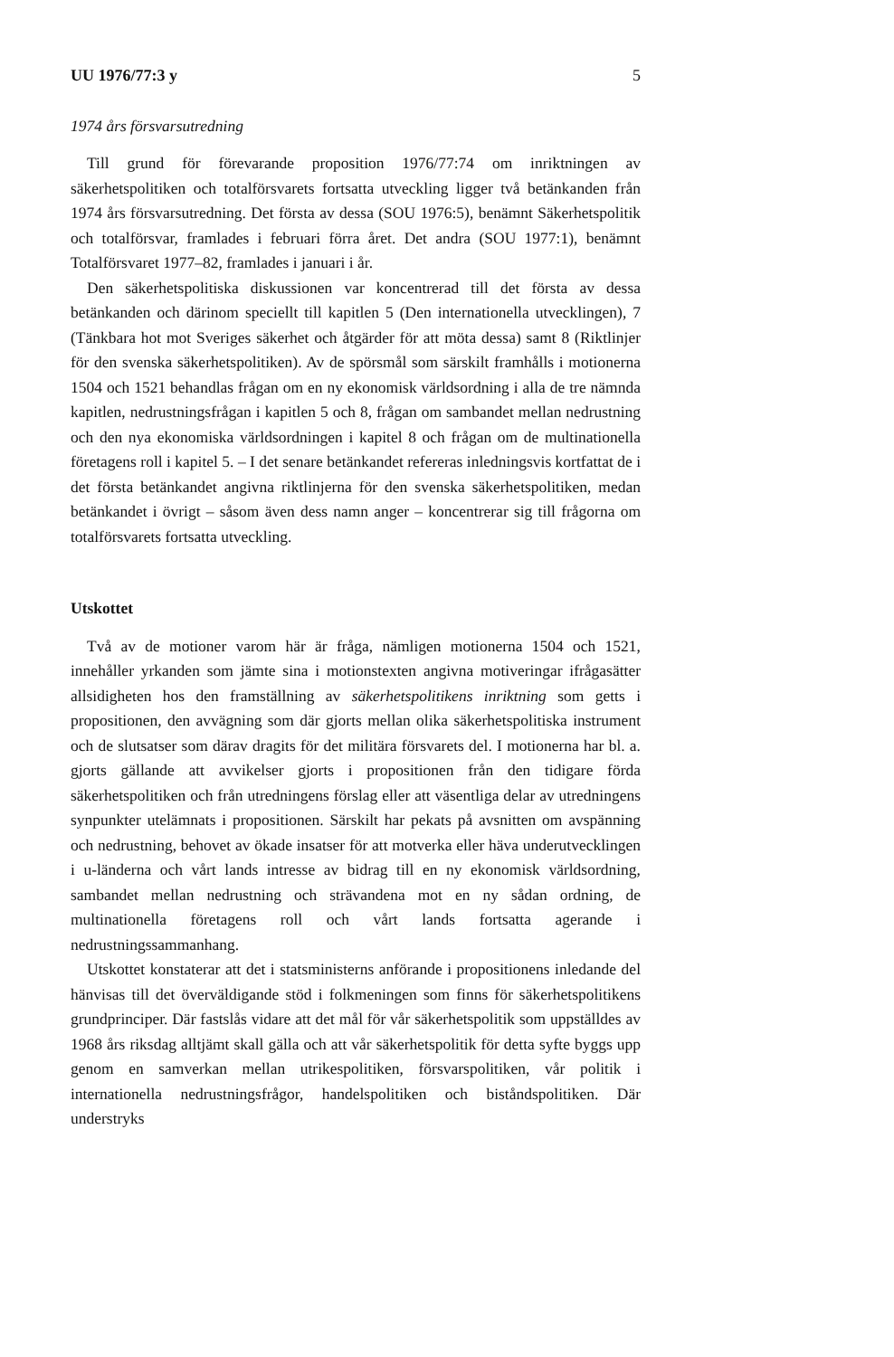UU 1976/77:3 y 5
1974 års försvarsutredning
Till grund för förevarande proposition 1976/77:74 om inriktningen av säkerhetspolitiken och totalförsvarets fortsatta utveckling ligger två betänkanden från 1974 års försvarsutredning. Det första av dessa (SOU 1976:5), benämnt Säkerhetspolitik och totalförsvar, framlades i februari förra året. Det andra (SOU 1977:1), benämnt Totalförsvaret 1977–82, framlades i januari i år.
Den säkerhetspolitiska diskussionen var koncentrerad till det första av dessa betänkanden och därinom speciellt till kapitlen 5 (Den internationella utvecklingen), 7 (Tänkbara hot mot Sveriges säkerhet och åtgärder för att möta dessa) samt 8 (Riktlinjer för den svenska säkerhetspolitiken). Av de spörsmål som särskilt framhålls i motionerna 1504 och 1521 behandlas frågan om en ny ekonomisk världsordning i alla de tre nämnda kapitlen, nedrustningsfrågan i kapitlen 5 och 8, frågan om sambandet mellan nedrustning och den nya ekonomiska världsordningen i kapitel 8 och frågan om de multinationella företagens roll i kapitel 5. – I det senare betänkandet refereras inledningsvis kortfattat de i det första betänkandet angivna riktlinjerna för den svenska säkerhetspolitiken, medan betänkandet i övrigt – såsom även dess namn anger – koncentrerar sig till frågorna om totalförsvarets fortsatta utveckling.
Utskottet
Två av de motioner varom här är fråga, nämligen motionerna 1504 och 1521, innehåller yrkanden som jämte sina i motionstexten angivna motiveringar ifrågasätter allsidigheten hos den framställning av säkerhetspolitikens inriktning som getts i propositionen, den avvägning som där gjorts mellan olika säkerhetspolitiska instrument och de slutsatser som därav dragits för det militära försvarets del. I motionerna har bl. a. gjorts gällande att avvikelser gjorts i propositionen från den tidigare förda säkerhetspolitiken och från utredningens förslag eller att väsentliga delar av utredningens synpunkter utelämnats i propositionen. Särskilt har pekats på avsnitten om avspänning och nedrustning, behovet av ökade insatser för att motverka eller häva underutvecklingen i u-länderna och vårt lands intresse av bidrag till en ny ekonomisk världsordning, sambandet mellan nedrustning och strävandena mot en ny sådan ordning, de multinationella företagens roll och vårt lands fortsatta agerande i nedrustningssammanhang.
Utskottet konstaterar att det i statsministerns anförande i propositionens inledande del hänvisas till det överväldigande stöd i folkmeningen som finns för säkerhetspolitikens grundprinciper. Där fastslås vidare att det mål för vår säkerhetspolitik som uppställdes av 1968 års riksdag alltjämt skall gälla och att vår säkerhetspolitik för detta syfte byggs upp genom en samverkan mellan utrikespolitiken, försvarspolitiken, vår politik i internationella nedrustningsfrågor, handelspolitiken och biståndspolitiken. Där understryks